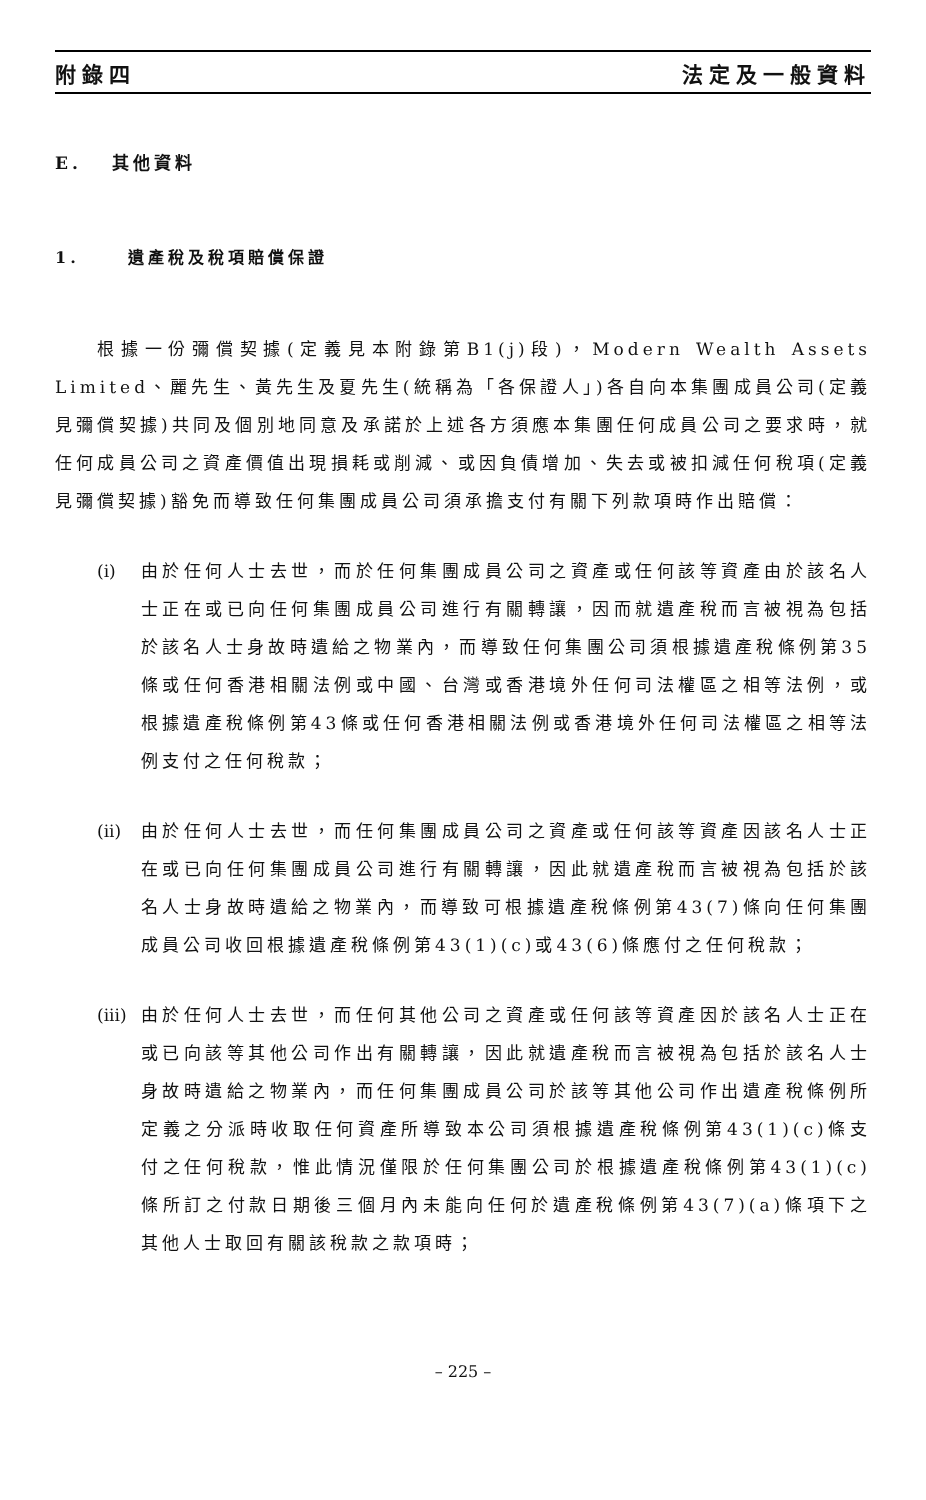附錄四 法定及一般資料
E. 其他資料
1. 遺產稅及稅項賠償保證
根據一份彌償契據(定義見本附錄第B1(j)段)，Modern Wealth Assets Limited、麗先生、黃先生及夏先生(統稱為「各保證人」)各自向本集團成員公司(定義見彌償契據)共同及個別地同意及承諾於上述各方須應本集團任何成員公司之要求時，就任何成員公司之資產價值出現損耗或削減、或因負債增加、失去或被扣減任何稅項(定義見彌償契據)豁免而導致任何集團成員公司須承擔支付有關下列款項時作出賠償：
(i) 由於任何人士去世，而於任何集團成員公司之資產或任何該等資產由於該名人士正在或已向任何集團成員公司進行有關轉讓，因而就遺產稅而言被視為包括於該名人士身故時遺給之物業內，而導致任何集團公司須根據遺產稅條例第35條或任何香港相關法例或中國、台灣或香港境外任何司法權區之相等法例，或根據遺產稅條例第43條或任何香港相關法例或香港境外任何司法權區之相等法例支付之任何稅款；
(ii) 由於任何人士去世，而任何集團成員公司之資產或任何該等資產因該名人士正在或已向任何集團成員公司進行有關轉讓，因此就遺產稅而言被視為包括於該名人士身故時遺給之物業內，而導致可根據遺產稅條例第43(7)條向任何集團成員公司收回根據遺產稅條例第43(1)(c)或43(6)條應付之任何稅款；
(iii)
由於任何人士去世，而任何其他公司之資產或任何該等資產因於該名人士正在或已向該等其他公司作出有關轉讓，因此就遺產稅而言被視為包括於該名人士身故時遺給之物業內，而任何集團成員公司於該等其他公司作出遺產稅條例所定義之分派時收取任何資產所導致本公司須根據遺產稅條例第43(1)(c)條支付之任何稅款，惟此情況僅限於任何集團公司於根據遺產稅條例第43(1)(c)條所訂之付款日期後三個月內未能向任何於遺產稅條例第43(7)(a)條項下之其他人士取回有關該稅款之款項時；
– 225 –